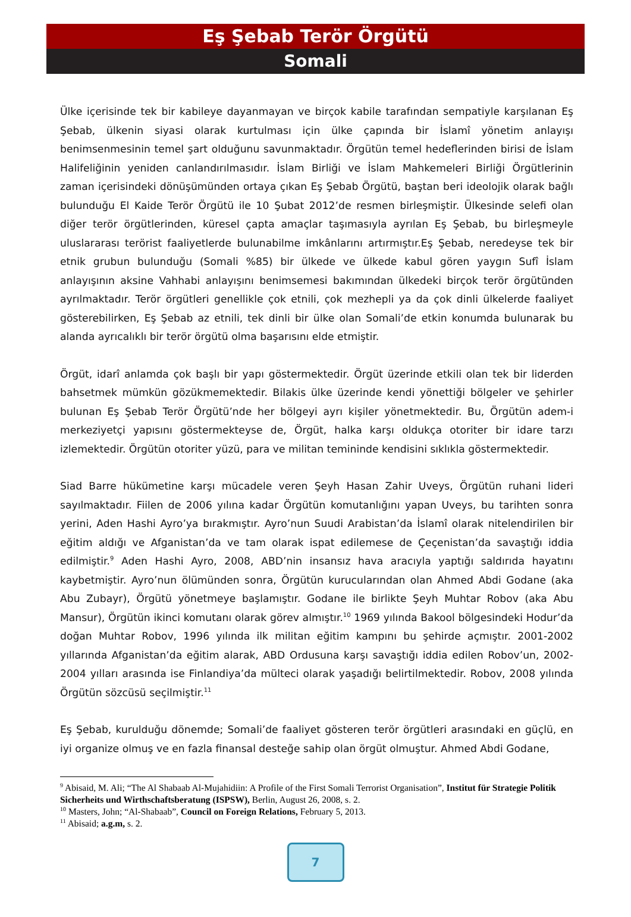Eş Şebab Terör Örgütü
Somali
Ülke içerisinde tek bir kabileye dayanmayan ve birçok kabile tarafından sempatiyle karşılanan Eş Şebab, ülkenin siyasi olarak kurtulması için ülke çapında bir İslamî yönetim anlayışı benimsenmesinin temel şart olduğunu savunmaktadır. Örgütün temel hedeflerinden birisi de İslam Halifeliğinin yeniden canlandırılmasıdır. İslam Birliği ve İslam Mahkemeleri Birliği Örgütlerinin zaman içerisindeki dönüşümünden ortaya çıkan Eş Şebab Örgütü, baştan beri ideolojik olarak bağlı bulunduğu El Kaide Terör Örgütü ile 10 Şubat 2012’de resmen birleşmiştir. Ülkesinde selefi olan diğer terör örgütlerinden, küresel çapta amaçlar taşımasıyla ayrılan Eş Şebab, bu birleşmeyle uluslararası terörist faaliyetlerde bulunabilme imkânlarını artırmıştır.Eş Şebab, neredeyse tek bir etnik grubun bulunduğu (Somali %85) bir ülkede ve ülkede kabul gören yaygın Sufî İslam anlayışının aksine Vahhabi anlayışını benimsemesi bakımından ülkedeki birçok terör örgütünden ayrılmaktadır. Terör örgütleri genellikle çok etnili, çok mezhepli ya da çok dinli ülkelerde faaliyet gösterebilirken, Eş Şebab az etnili, tek dinli bir ülke olan Somali’de etkin konumda bulunarak bu alanda ayrıcalıklı bir terör örgütü olma başarısını elde etmiştir.
Örgüt, idarî anlamda çok başlı bir yapı göstermektedir. Örgüt üzerinde etkili olan tek bir liderden bahsetmek mümkün gözükmemektedir. Bilakis ülke üzerinde kendi yönettiği bölgeler ve şehirler bulunan Eş Şebab Terör Örgütü’nde her bölgeyi ayrı kişiler yönetmektedir. Bu, Örgütün adem-i merkeziyetçi yapısını göstermekteyse de, Örgüt, halka karşı oldukça otoriter bir idare tarzı izlemektedir. Örgütün otoriter yüzü, para ve militan temininde kendisini sıklıkla göstermektedir.
Siad Barre hükümetine karşı mücadele veren Şeyh Hasan Zahir Uveys, Örgütün ruhani lideri sayılmaktadır. Fiilen de 2006 yılına kadar Örgütün komutanlığını yapan Uveys, bu tarihten sonra yerini, Aden Hashi Ayro’ya bırakmıştır. Ayro’nun Suudi Arabistan’da İslamî olarak nitelendirilen bir eğitim aldığı ve Afganistan’da ve tam olarak ispat edilemese de Çeçenistan’da savaştığı iddia edilmiştir.<sup>9</sup> Aden Hashi Ayro, 2008, ABD’nin insansız hava aracıyla yaptığı saldırıda hayatını kaybetmiştir. Ayro’nun ölümünden sonra, Örgütün kurucularından olan Ahmed Abdi Godane (aka Abu Zubayr), Örgütü yönetmeye başlamıştır. Godane ile birlikte Şeyh Muhtar Robov (aka Abu Mansur), Örgütün ikinci komutanı olarak görev almıştır.<sup>10</sup> 1969 yılında Bakool bölgesindeki Hodur’da doğan Muhtar Robov, 1996 yılında ilk militan eğitim kampını bu şehirde açmıştır. 2001-2002 yıllarında Afganistan’da eğitim alarak, ABD Ordusuna karşı savaştığı iddia edilen Robov’un, 2002-2004 yılları arasında ise Finlandiya’da mülteci olarak yaşadığı belirtilmektedir. Robov, 2008 yılında Örgütün sözcüsü seçilmiştir.<sup>11</sup>
Eş Şebab, kurulduğu dönemde; Somali’de faaliyet gösteren terör örgütleri arasındaki en güçlü, en iyi organize olmuş ve en fazla finansal desteğe sahip olan örgüt olmuştur. Ahmed Abdi Godane,
<sup>9</sup> Abisaid, M. Ali; “The Al Shabaab Al-Mujahidiin: A Profile of the First Somali Terrorist Organisation”, Institut für Strategie Politik Sicherheits und Wirthschaftsberatung (ISPSW), Berlin, August 26, 2008, s. 2.
<sup>10</sup> Masters, John; “Al-Shabaab”, Council on Foreign Relations, February 5, 2013.
<sup>11</sup> Abisaid; a.g.m, s. 2.
7